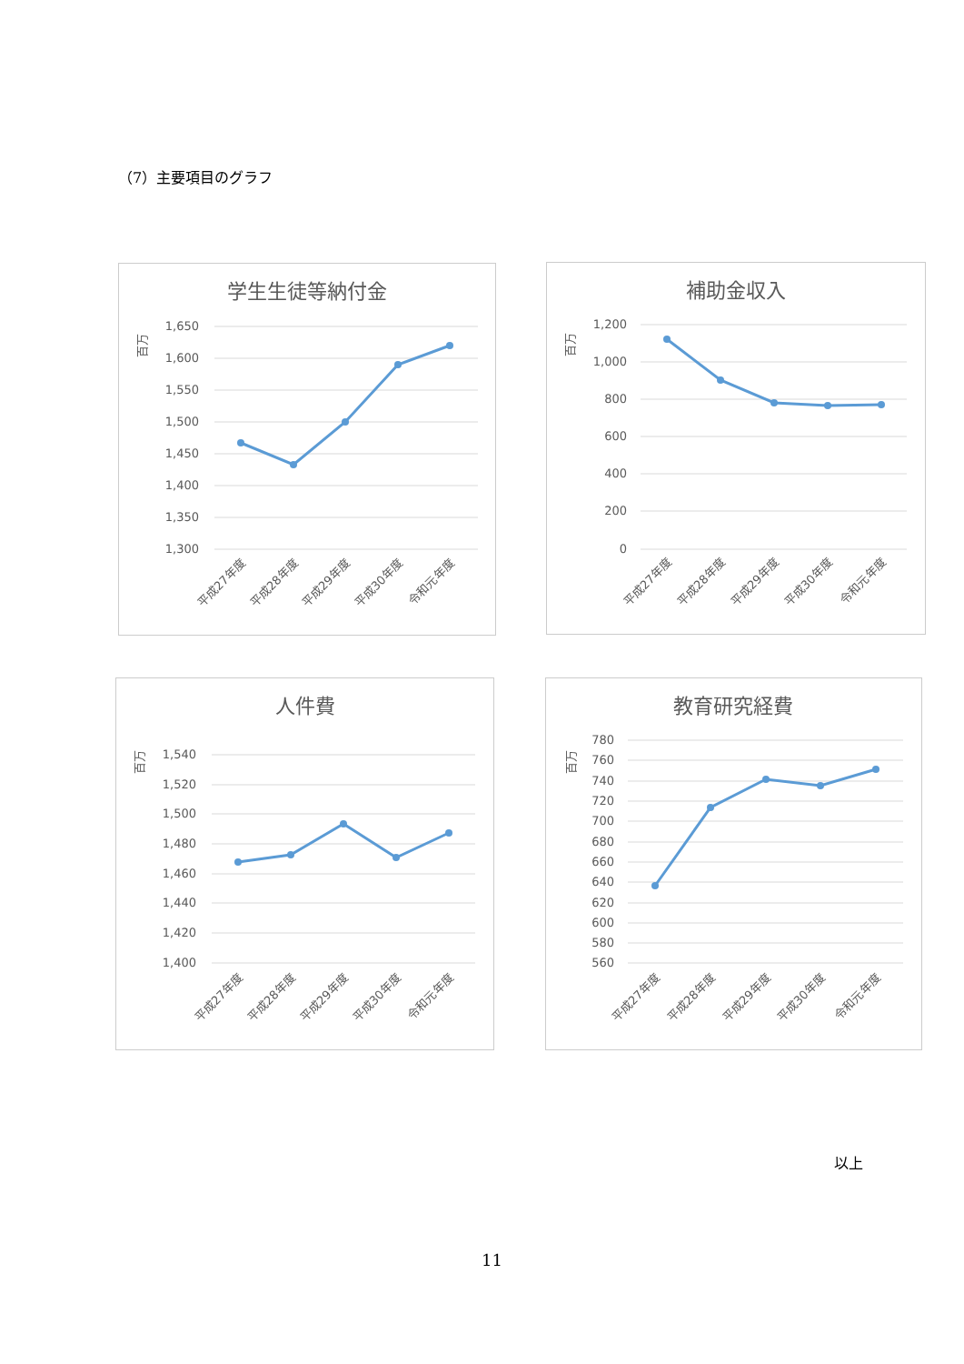（7）主要項目のグラフ
学生生徒等納付金
百万
1,650
1,600
1,550
1,500
1,450
1,400
1,350
1,300
平成27年度
平成28年度
平成29年度
平成30年度
令和元年度
補助金収入
百万
1,200
1,000
800
600
400
200
0
平成27年度
平成28年度
平成29年度
平成30年度
令和元年度
人件費
百万
1,540
1,520
1,500
1,480
1,460
1,440
1,420
1,400
平成27年度
平成28年度
平成29年度
平成30年度
令和元年度
教育研究経費
百万
780
760
740
720
700
680
660
640
620
600
580
560
平成27年度
平成28年度
平成29年度
平成30年度
令和元年度
以上
11